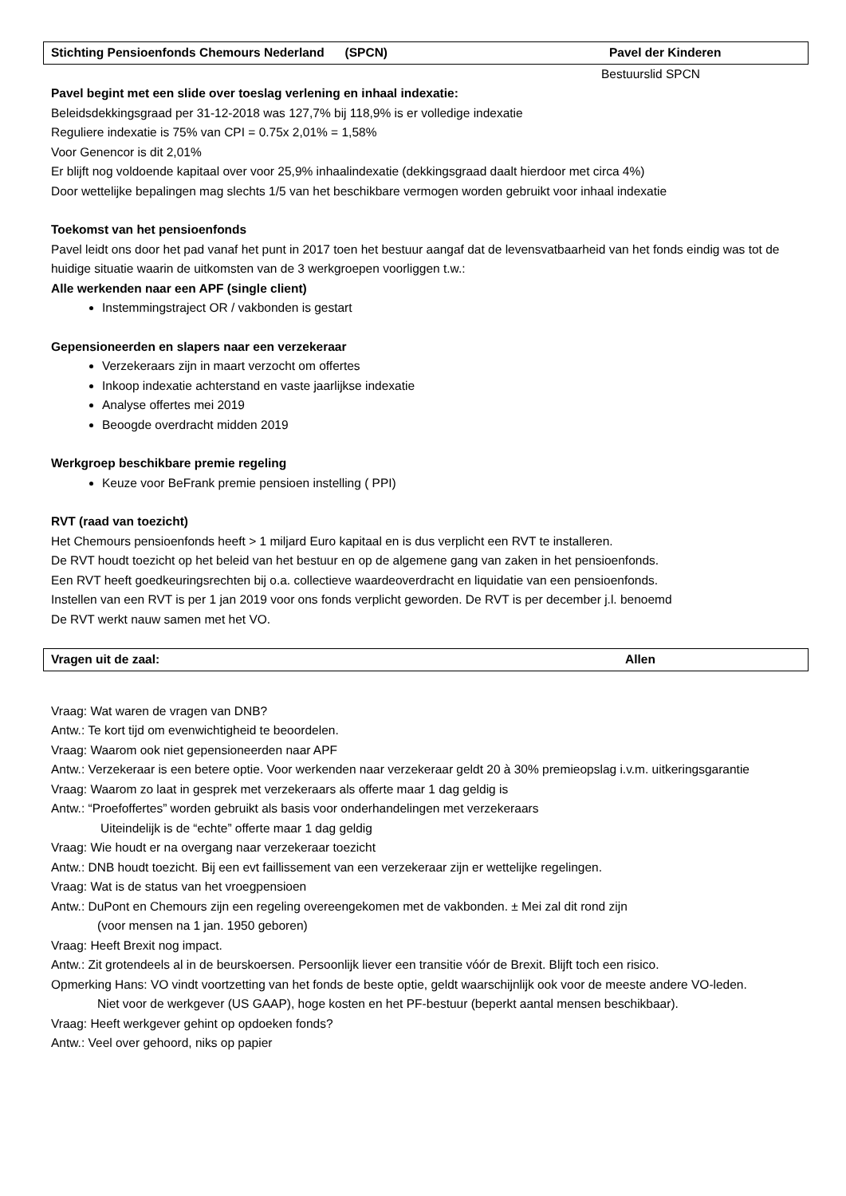Stichting Pensioenfonds Chemours Nederland (SPCN) Pavel der Kinderen
Bestuurslid SPCN
Pavel begint met een slide over toeslag verlening en inhaal indexatie:
Beleidsdekkingsgraad per 31-12-2018 was 127,7% bij 118,9% is er volledige indexatie
Reguliere indexatie is 75% van CPI = 0.75x 2,01% = 1,58%
Voor Genencor is dit 2,01%
Er blijft nog voldoende kapitaal over voor 25,9% inhaalindexatie (dekkingsgraad daalt hierdoor met circa 4%)
Door wettelijke bepalingen mag slechts 1/5 van het beschikbare vermogen worden gebruikt voor inhaal indexatie
Toekomst van het pensioenfonds
Pavel leidt ons door het pad vanaf het punt in 2017 toen het bestuur aangaf dat de levensvatbaarheid van het fonds eindig was tot de huidige situatie waarin de uitkomsten van de 3 werkgroepen voorliggen t.w.:
Alle werkenden naar een APF (single client)
Instemmingstraject OR / vakbonden is gestart
Gepensioneerden en slapers naar een verzekeraar
Verzekeraars zijn in maart verzocht om offertes
Inkoop indexatie achterstand en vaste jaarlijkse indexatie
Analyse offertes mei 2019
Beoogde overdracht midden 2019
Werkgroep beschikbare premie regeling
Keuze voor BeFrank premie pensioen instelling ( PPI)
RVT (raad van toezicht)
Het Chemours pensioenfonds heeft > 1 miljard Euro kapitaal en is dus verplicht een RVT te installeren.
De RVT houdt toezicht op het beleid van het bestuur en op de algemene gang van zaken in het pensioenfonds.
Een RVT heeft goedkeuringsrechten bij o.a. collectieve waardeoverdracht en liquidatie van een pensioenfonds.
Instellen van een RVT is per 1 jan 2019 voor ons fonds verplicht geworden. De RVT is per december j.l. benoemd
De RVT werkt nauw samen met het VO.
Vragen uit de zaal: Allen
Vraag: Wat waren de vragen van DNB?
Antw.: Te kort tijd om evenwichtigheid te beoordelen.
Vraag: Waarom ook niet gepensioneerden naar APF
Antw.: Verzekeraar is een betere optie. Voor werkenden naar verzekeraar geldt 20 à 30% premieopslag i.v.m. uitkeringsgarantie
Vraag: Waarom zo laat in gesprek met verzekeraars als offerte maar 1 dag geldig is
Antw.: “Proefoffertes” worden gebruikt als basis voor onderhandelingen met verzekeraars
Uiteindelijk is de “echte” offerte maar 1 dag geldig
Vraag: Wie houdt er na overgang naar verzekeraar toezicht
Antw.: DNB houdt toezicht. Bij een evt faillissement van een verzekeraar zijn er wettelijke regelingen.
Vraag: Wat is de status van het vroegpensioen
Antw.: DuPont en Chemours zijn een regeling overeengekomen met de vakbonden. ± Mei zal dit rond zijn
(voor mensen na 1 jan. 1950 geboren)
Vraag: Heeft Brexit nog impact.
Antw.: Zit grotendeels al in de beurskoersen. Persoonlijk liever een transitie vóór de Brexit. Blijft toch een risico.
Opmerking Hans: VO vindt voortzetting van het fonds de beste optie, geldt waarschijnlijk ook voor de meeste andere VO-leden.
Niet voor de werkgever (US GAAP), hoge kosten en het PF-bestuur (beperkt aantal mensen beschikbaar).
Vraag: Heeft werkgever gehint op opdoeken fonds?
Antw.: Veel over gehoord, niks op papier